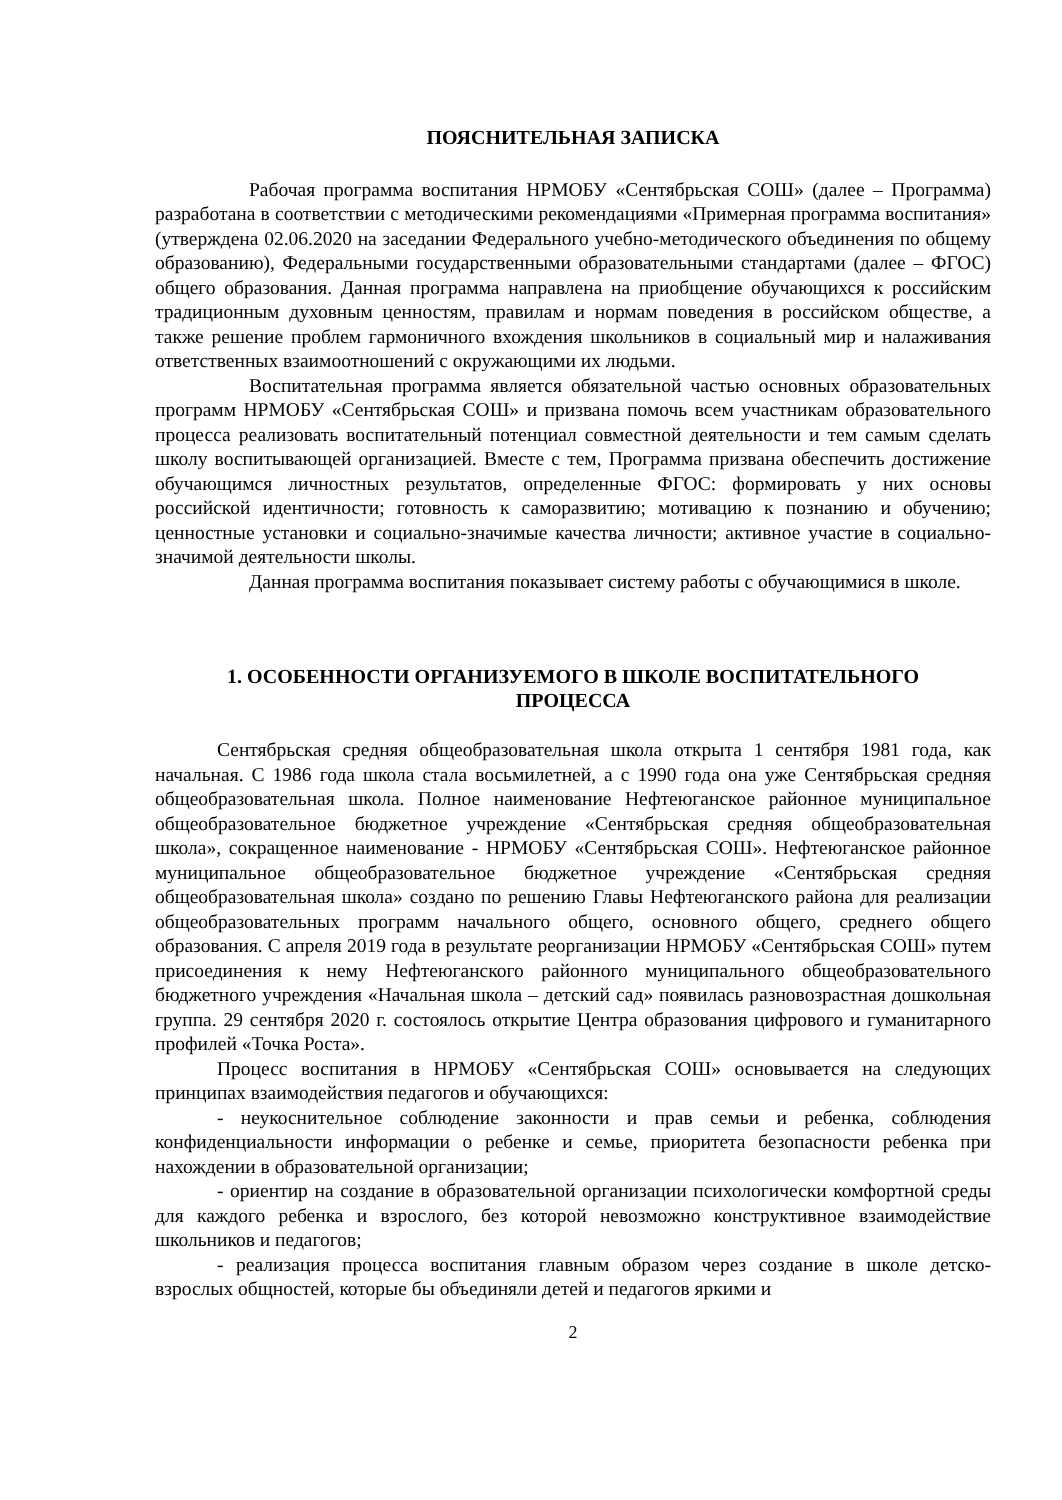ПОЯСНИТЕЛЬНАЯ ЗАПИСКА
Рабочая программа воспитания НРМОБУ «Сентябрьская СОШ» (далее – Программа) разработана в соответствии с методическими рекомендациями «Примерная программа воспитания» (утверждена 02.06.2020 на заседании Федерального учебно-методического объединения по общему образованию), Федеральными государственными образовательными стандартами (далее – ФГОС) общего образования. Данная программа направлена на приобщение обучающихся к российским традиционным духовным ценностям, правилам и нормам поведения в российском обществе, а также решение проблем гармоничного вхождения школьников в социальный мир и налаживания ответственных взаимоотношений с окружающими их людьми.
Воспитательная программа является обязательной частью основных образовательных программ НРМОБУ «Сентябрьская СОШ» и призвана помочь всем участникам образовательного процесса реализовать воспитательный потенциал совместной деятельности и тем самым сделать школу воспитывающей организацией. Вместе с тем, Программа призвана обеспечить достижение обучающимся личностных результатов, определенные ФГОС: формировать у них основы российской идентичности; готовность к саморазвитию; мотивацию к познанию и обучению; ценностные установки и социально-значимые качества личности; активное участие в социально-значимой деятельности школы.
Данная программа воспитания показывает систему работы с обучающимися в школе.
1. ОСОБЕННОСТИ ОРГАНИЗУЕМОГО В ШКОЛЕ ВОСПИТАТЕЛЬНОГО
ПРОЦЕССА
Сентябрьская средняя общеобразовательная школа открыта 1 сентября 1981 года, как начальная. С 1986 года школа стала восьмилетней, а с 1990 года она уже Сентябрьская средняя общеобразовательная школа. Полное наименование Нефтеюганское районное муниципальное общеобразовательное бюджетное учреждение «Сентябрьская средняя общеобразовательная школа», сокращенное наименование - НРМОБУ «Сентябрьская СОШ». Нефтеюганское районное муниципальное общеобразовательное бюджетное учреждение «Сентябрьская средняя общеобразовательная школа» создано по решению Главы Нефтеюганского района для реализации общеобразовательных программ начального общего, основного общего, среднего общего образования. С апреля 2019 года в результате реорганизации НРМОБУ «Сентябрьская СОШ» путем присоединения к нему Нефтеюганского районного муниципального общеобразовательного бюджетного учреждения «Начальная школа – детский сад» появилась разновозрастная дошкольная группа. 29 сентября 2020 г. состоялось открытие Центра образования цифрового и гуманитарного профилей «Точка Роста».
Процесс воспитания в НРМОБУ «Сентябрьская СОШ» основывается на следующих принципах взаимодействия педагогов и обучающихся:
- неукоснительное соблюдение законности и прав семьи и ребенка, соблюдения конфиденциальности информации о ребенке и семье, приоритета безопасности ребенка при нахождении в образовательной организации;
- ориентир на создание в образовательной организации психологически комфортной среды для каждого ребенка и взрослого, без которой невозможно конструктивное взаимодействие школьников и педагогов;
- реализация процесса воспитания главным образом через создание в школе детско-взрослых общностей, которые бы объединяли детей и педагогов яркими и
2